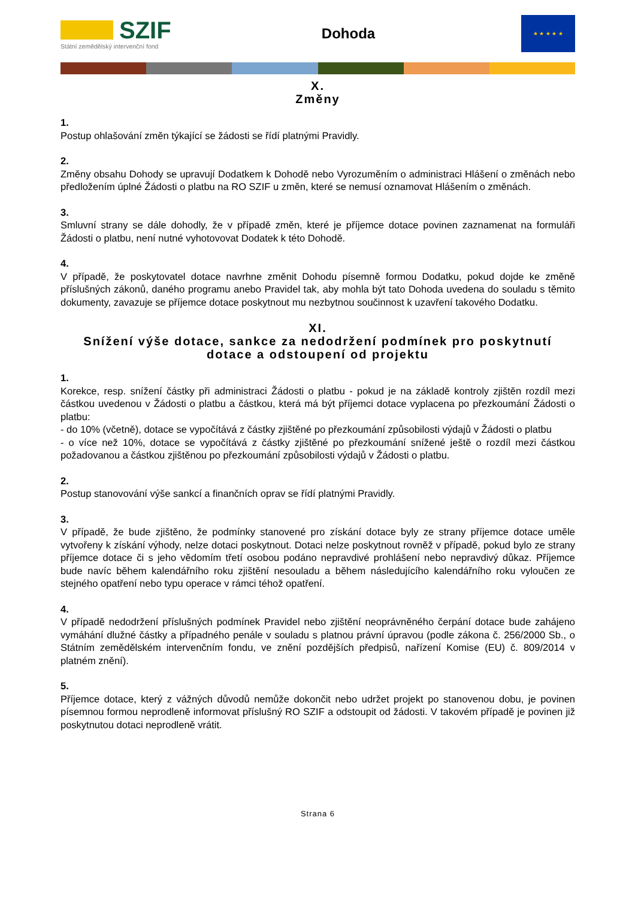SZIF
Státní zemědělský intervenční fond
Dohoda
★ ★ ★ ★ ★
X.
Změny
1.
Postup ohlašování změn týkající se žádosti se řídí platnými Pravidly.
2.
Změny obsahu Dohody se upravují Dodatkem k Dohodě nebo Vyrozuměním o administraci Hlášení o změnách nebo předložením úplné Žádosti o platbu na RO SZIF u změn, které se nemusí oznamovat Hlášením o změnách.
3.
Smluvní strany se dále dohodly, že v případě změn, které je příjemce dotace povinen zaznamenat na formuláři Žádosti o platbu, není nutné vyhotovovat Dodatek k této Dohodě.
4.
V případě, že poskytovatel dotace navrhne změnit Dohodu písemně formou Dodatku, pokud dojde ke změně příslušných zákonů, daného programu anebo Pravidel tak, aby mohla být tato Dohoda uvedena do souladu s těmito dokumenty, zavazuje se příjemce dotace poskytnout mu nezbytnou součinnost k uzavření takového Dodatku.
XI.
Snížení výše dotace, sankce za nedodržení podmínek pro poskytnutí dotace a odstoupení od projektu
1.
Korekce, resp. snížení částky při administraci Žádosti o platbu - pokud je na základě kontroly zjištěn rozdíl mezi částkou uvedenou v Žádosti o platbu a částkou, která má být příjemci dotace vyplacena po přezkoumání Žádosti o platbu:
- do 10% (včetně), dotace se vypočítává z částky zjištěné po přezkoumání způsobilosti výdajů v Žádosti o platbu
- o více než 10%, dotace se vypočítává z částky zjištěné po přezkoumání snížené ještě o rozdíl mezi částkou požadovanou a částkou zjištěnou po přezkoumání způsobilosti výdajů v Žádosti o platbu.
2.
Postup stanovování výše sankcí a finančních oprav se řídí platnými Pravidly.
3.
V případě, že bude zjištěno, že podmínky stanovené pro získání dotace byly ze strany příjemce dotace uměle vytvořeny k získání výhody, nelze dotaci poskytnout. Dotaci nelze poskytnout rovněž v případě, pokud bylo ze strany příjemce dotace či s jeho vědomím třetí osobou podáno nepravdivé prohlášení nebo nepravdivý důkaz. Příjemce bude navíc během kalendářního roku zjištění nesouladu a během následujícího kalendářního roku vyloučen ze stejného opatření nebo typu operace v rámci téhož opatření.
4.
V případě nedodržení příslušných podmínek Pravidel nebo zjištění neoprávněného čerpání dotace bude zahájeno vymáhání dlužné částky a případného penále v souladu s platnou právní úpravou (podle zákona č. 256/2000 Sb., o Státním zemědělském intervenčním fondu, ve znění pozdějších předpisů, nařízení Komise (EU) č. 809/2014 v platném znění).
5.
Příjemce dotace, který z vážných důvodů nemůže dokončit nebo udržet projekt po stanovenou dobu, je povinen písemnou formou neprodleně informovat příslušný RO SZIF a odstoupit od žádosti. V takovém případě je povinen již poskytnutou dotaci neprodleně vrátit.
Strana 6